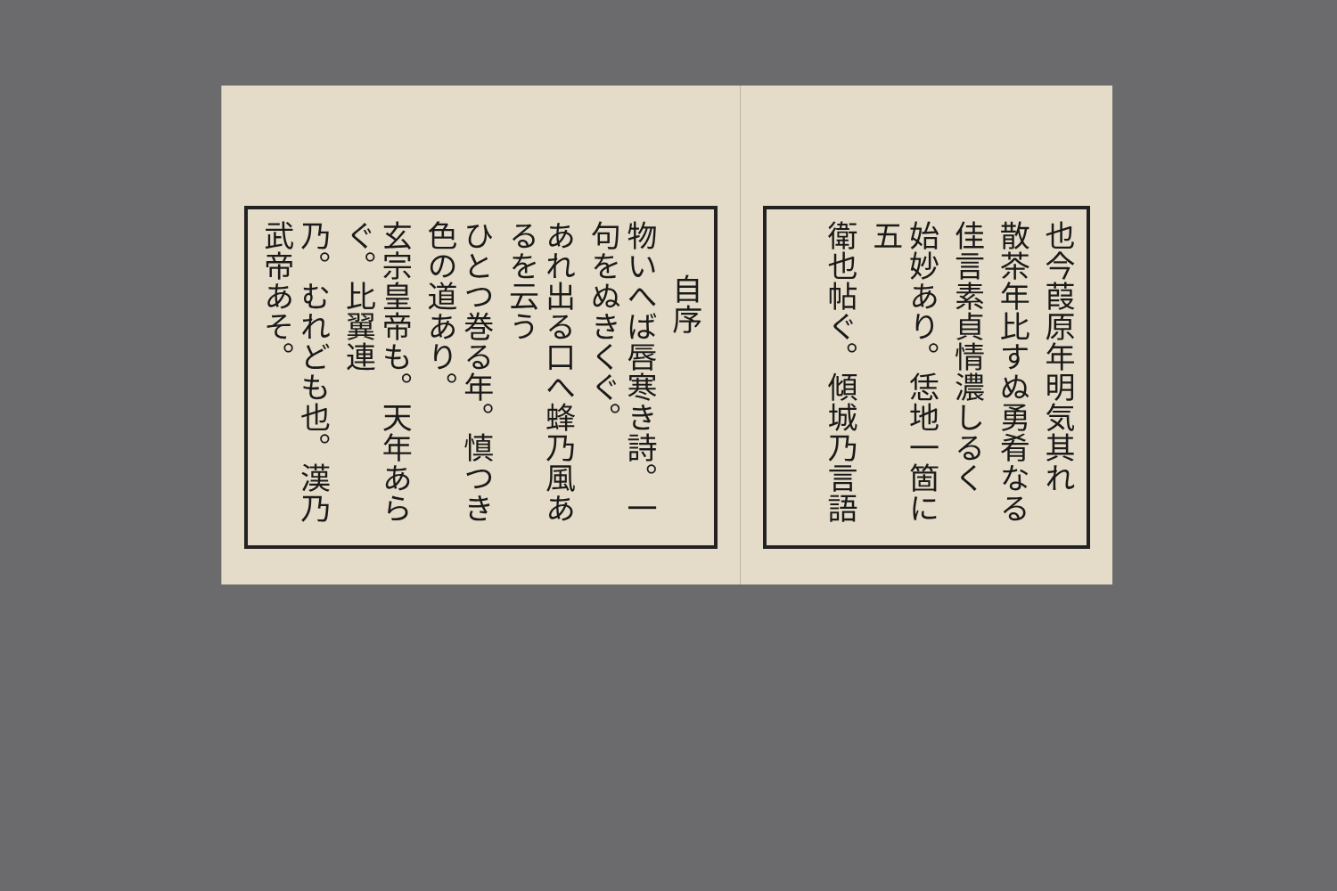也今葭原年明気其れ
散茶年比すぬ勇肴なる
佳言素貞情濃しるく
始妙あり。恁地一箇に五
衛也帖ぐ。傾城乃言語
自序
物いへば唇寒き詩。一句をぬきくぐ。
あれ出る口へ蜂乃風あるを云う
ひとつ巻る年。慎つき色の道あり。
玄宗皇帝も。天年あらぐ。比翼連
乃。むれども也。漢乃武帝あそ。